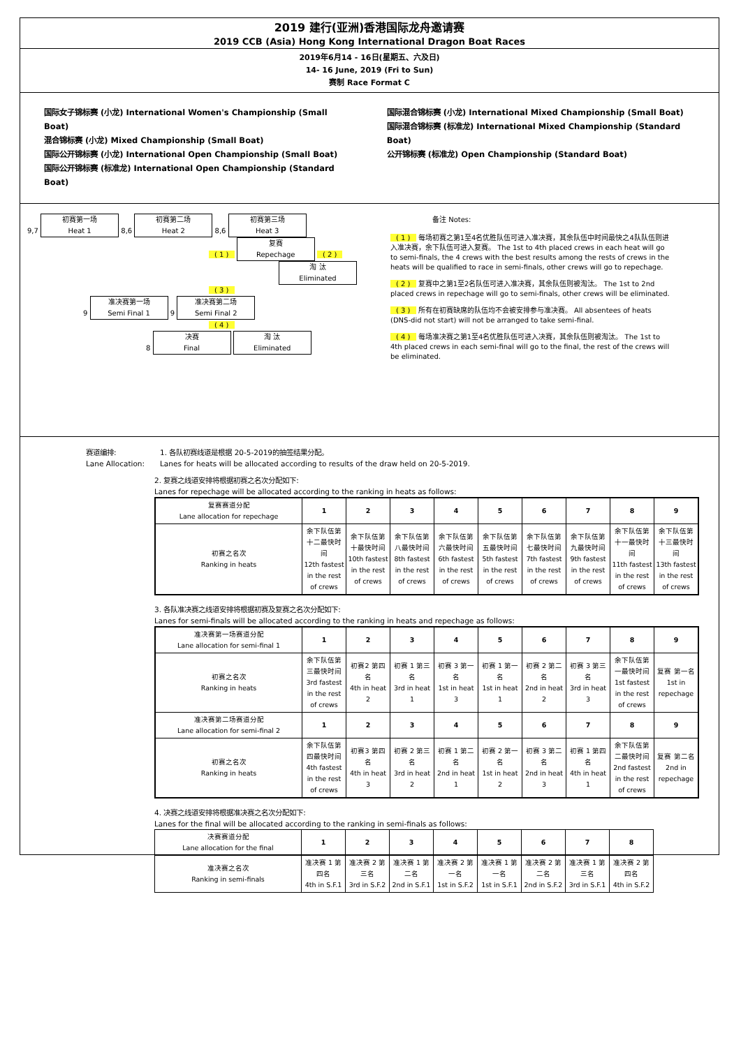2019 建行(亚洲)香港国际龙舟邀请赛
2019 CCB (Asia) Hong Kong International Dragon Boat Races
2019年6月14 - 16日(星期五、六及日)
14- 16 June, 2019 (Fri to Sun)
赛制 Race Format C
国际女子锦标赛 (小龙) International Women's Championship (Small Boat)
混合锦标赛 (小龙) Mixed Championship (Small Boat)
国际公开锦标赛 (小龙) International Open Championship (Small Boat)
国际公开锦标赛 (标准龙) International Open Championship (Standard Boat)
国际混合锦标赛 (小龙) International Mixed Championship (Small Boat)
国际混合锦标赛 (标准龙) International Mixed Championship (Standard Boat)
公开锦标赛 (标准龙) Open Championship (Standard Boat)
9,7 初赛第一场
Heat 1 8,6 初赛第二场
Heat 2 8,6 初赛第三场
Heat 3
( 1 ) 复赛
Repechage ( 2 )
淘 汰
Eliminated
( 3 )
9 准决赛第一场
Semi Final 1 9 准决赛第二场
Semi Final 2
( 4 )
8 决赛
Final 淘 汰
Eliminated
备注 Notes:
( 1 ) 每场初赛之第1至4名优胜队伍可进入准决赛，其余队伍中时间最快之4队队伍则进入准决赛，余下队伍可进入复赛。 The 1st to 4th placed crews in each heat will go to semi-finals, the 4 crews with the best results among the rests of crews in the heats will be qualified to race in semi-finals, other crews will go to repechage.
( 2 ) 复赛中之第1至2名队伍可进入准决赛，其余队伍则被淘汰。 The 1st to 2nd placed crews in repechage will go to semi-finals, other crews will be eliminated.
( 3 ) 所有在初赛缺席的队伍均不会被安排参与准决赛。 All absentees of heats (DNS-did not start) will not be arranged to take semi-final.
( 4 ) 每场准决赛之第1至4名优胜队伍可进入决赛，其余队伍则被淘汰。 The 1st to 4th placed crews in each semi-final will go to the final, the rest of the crews will be eliminated.
赛道编排:
Lane Allocation:
1. 各队初赛线道是根据 20-5-2019的抽签结果分配。
Lanes for heats will be allocated according to results of the draw held on 20-5-2019.
2. 复赛之线道安排将根据初赛之名次分配如下:
Lanes for repechage will be allocated according to the ranking in heats as follows:
| 复赛赛道分配 Lane allocation for repechage | 1 | 2 | 3 | 4 | 5 | 6 | 7 | 8 | 9 |
| --- | --- | --- | --- | --- | --- | --- | --- | --- | --- |
| 初赛之名次 Ranking in heats | 余下队伍第十二最快时间 12th fastest in the rest of crews | 余下队伍第十最快时间 10th fastest in the rest of crews | 余下队伍第八最快时间 8th fastest in the rest of crews | 余下队伍第六最快时间 6th fastest in the rest of crews | 余下队伍第五最快时间 5th fastest in the rest of crews | 余下队伍第七最快时间 7th fastest in the rest of crews | 余下队伍第九最快时间 9th fastest in the rest of crews | 余下队伍第十一最快时间 11th fastest in the rest of crews | 余下队伍第十三最快时间 13th fastest in the rest of crews |
3. 各队准决赛之线道安排将根据初赛及复赛之名次分配如下:
Lanes for semi-finals will be allocated according to the ranking in heats and repechage as follows:
| 准决赛第一场赛道分配 Lane allocation for semi-final 1 | 1 | 2 | 3 | 4 | 5 | 6 | 7 | 8 | 9 |
| --- | --- | --- | --- | --- | --- | --- | --- | --- | --- |
| 初赛之名次 Ranking in heats | 余下队伍第三最快时间 3rd fastest in the rest of crews | 初赛2 第四名 4th in heat 2 | 初赛 1 第三名 3rd in heat 1 | 初赛 3 第一名 1st in heat 3 | 初赛 1 第一名 1st in heat 1 | 初赛 2 第二名 2nd in heat 2 | 初赛 3 第三名 3rd in heat 3 | 余下队伍第一最快时间 1st fastest in the rest of crews | 复赛 第一名 1st in repechage |
| 准决赛第二场赛道分配 Lane allocation for semi-final 2 | 1 | 2 | 3 | 4 | 5 | 6 | 7 | 8 | 9 |
| 初赛之名次 Ranking in heats | 余下队伍第四最快时间 4th fastest in the rest of crews | 初赛3 第四名 4th in heat 3 | 初赛 2 第三名 3rd in heat 2 | 初赛 1 第二名 2nd in heat 1 | 初赛 2 第一名 1st in heat 2 | 初赛 3 第二名 2nd in heat 3 | 初赛 1 第四名 4th in heat 1 | 余下队伍第二最快时间 2nd fastest in the rest of crews | 复赛 第二名 2nd in repechage |
4. 决赛之线道安排将根据准决赛之名次分配如下:
Lanes for the final will be allocated according to the ranking in semi-finals as follows:
| 决赛赛道分配 Lane allocation for the final | 1 | 2 | 3 | 4 | 5 | 6 | 7 | 8 |
| --- | --- | --- | --- | --- | --- | --- | --- | --- |
| 准决赛之名次 Ranking in semi-finals | 准决赛 1 第四名 4th in S.F.1 | 准决赛 2 第三名 3rd in S.F.2 | 准决赛 1 第二名 2nd in S.F.1 | 准决赛 2 第一名 1st in S.F.2 | 准决赛 1 第一名 1st in S.F.1 | 准决赛 2 第二名 2nd in S.F.2 | 准决赛 1 第三名 3rd in S.F.1 | 准决赛 2 第四名 4th in S.F.2 |